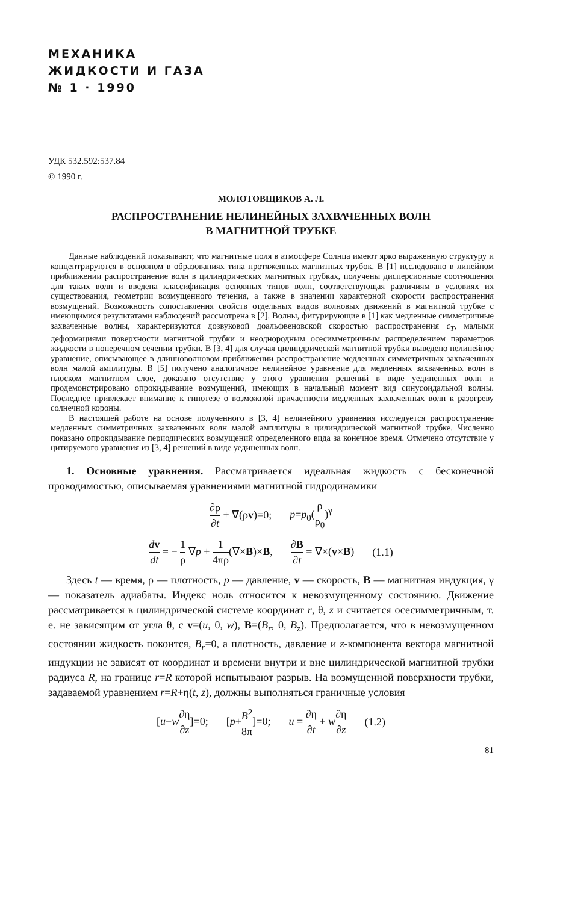МЕХАНИКА
ЖИДКОСТИ И ГАЗА
№ 1 · 1990
УДК 532.592:537.84
© 1990 г.
МОЛОТОВЩИКОВ А. Л.
РАСПРОСТРАНЕНИЕ НЕЛИНЕЙНЫХ ЗАХВАЧЕННЫХ ВОЛН
В МАГНИТНОЙ ТРУБКЕ
Данные наблюдений показывают, что магнитные поля в атмосфере Солнца имеют ярко выраженную структуру и концентрируются в основном в образованиях типа протяженных магнитных трубок. В [1] исследовано в линейном приближении распространение волн в цилиндрических магнитных трубках, получены дисперсионные соотношения для таких волн и введена классификация основных типов волн, соответствующая различиям в условиях их существования, геометрии возмущенного течения, а также в значении характерной скорости распространения возмущений. Возможность сопоставления свойств отдельных видов волновых движений в магнитной трубке с имеющимися результатами наблюдений рассмотрена в [2]. Волны, фигурирующие в [1] как медленные симметричные захваченные волны, характеризуются дозвуковой доальфвеновской скоростью распространения c<sub>T</sub>, малыми деформациями поверхности магнитной трубки и неоднородным осесимметричным распределением параметров жидкости в поперечном сечении трубки. В [3, 4] для случая цилиндрической магнитной трубки выведено нелинейное уравнение, описывающее в длинноволновом приближении распространение медленных симметричных захваченных волн малой амплитуды. В [5] получено аналогичное нелинейное уравнение для медленных захваченных волн в плоском магнитном слое, доказано отсутствие у этого уравнения решений в виде уединенных волн и продемонстрировано опрокидывание возмущений, имеющих в начальный момент вид синусоидальной волны. Последнее привлекает внимание к гипотезе о возможной причастности медленных захваченных волн к разогреву солнечной короны.
В настоящей работе на основе полученного в [3, 4] нелинейного уравнения исследуется распространение медленных симметричных захваченных волн малой амплитуды в цилиндрической магнитной трубке. Численно показано опрокидывание периодических возмущений определенного вида за конечное время. Отмечено отсутствие у цитируемого уравнения из [3, 4] решений в виде уединенных волн.
1. Основные уравнения. Рассматривается идеальная жидкость с бесконечной проводимостью, описываемая уравнениями магнитной гидродинамики
∂ρ ∂t + ∇(ρv)=0; p=p<sub>0</sub>(ρ ρ<sub>0</sub>)<sup>γ</sup>
dv dt = − 1 ρ ∇p + 1 4πρ(∇×B)×B, ∂B ∂t = ∇×(v×B) (1.1)
Здесь t — время, ρ — плотность, p — давление, v — скорость, B — магнитная индукция, γ — показатель адиабаты. Индекс ноль относится к невозмущенному состоянию. Движение рассматривается в цилиндрической системе координат r, θ, z и считается осесимметричным, т. е. не зависящим от угла θ, с v=(u, 0, w), B=(B<sub>r</sub>, 0, B<sub>z</sub>). Предполагается, что в невозмущенном состоянии жидкость покоится, B<sub>r</sub>=0, а плотность, давление и z-компонента вектора магнитной индукции не зависят от координат и времени внутри и вне цилиндрической магнитной трубки радиуса R, на границе r=R которой испытывают разрыв. На возмущенной поверхности трубки, задаваемой уравнением r=R+η(t, z), должны выполняться граничные условия
[u−w∂η ∂z]=0; [p+B<sup>2</sup> 8π]=0; u = ∂η ∂t + w∂η ∂z (1.2)
81